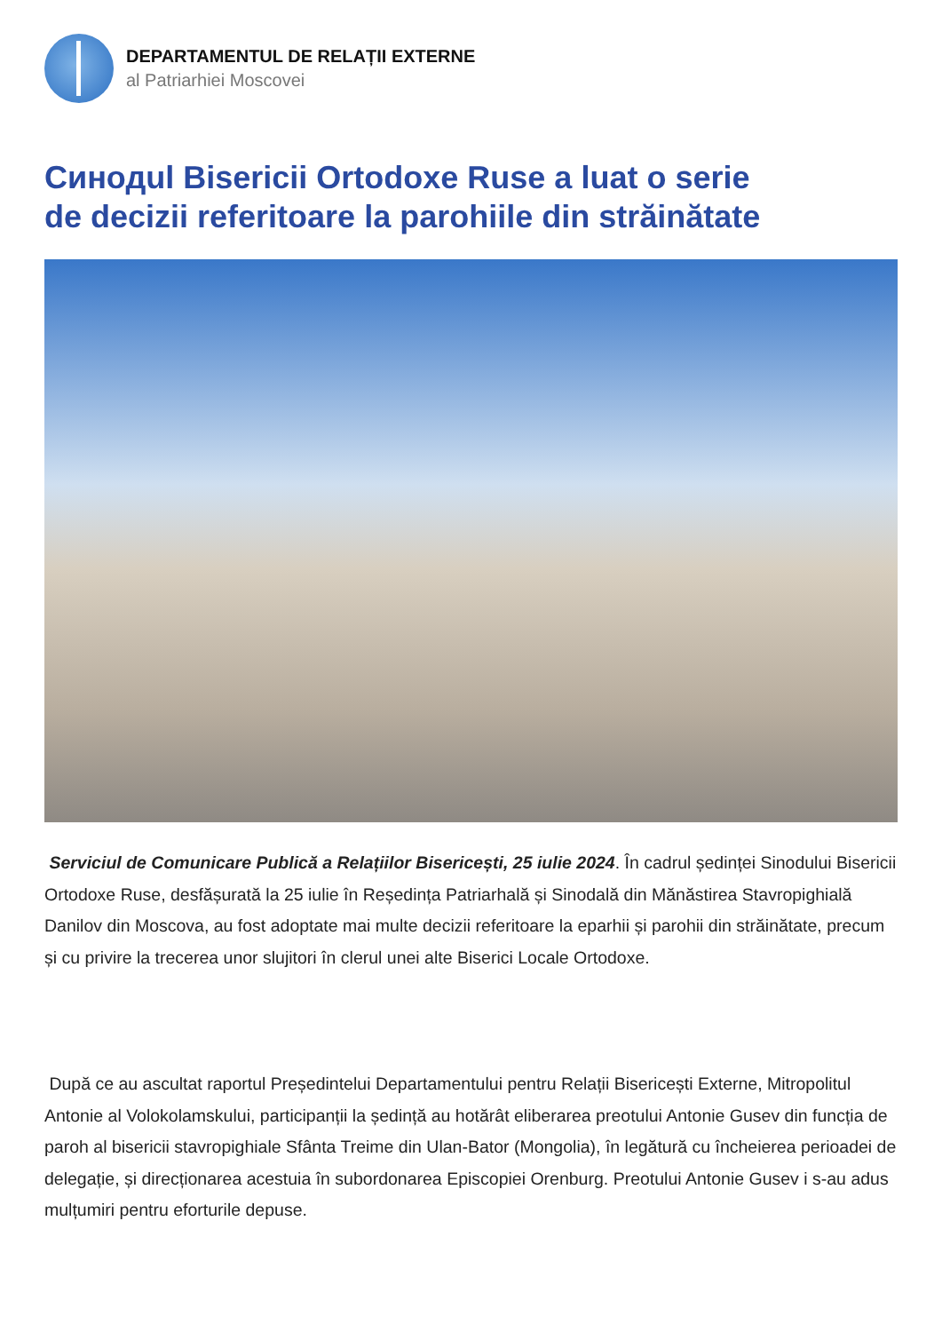DEPARTAMENTUL DE RELAȚII EXTERNE
al Patriarhiei Moscovei
Синодul Bisericii Ortodoxe Ruse a luat o serie
de decizii referitoare la parohiile din străinătate
Serviciul de Comunicare Publică a Relațiilor Bisericești, 25 iulie 2024. În cadrul ședinței Sinodului Bisericii Ortodoxe Ruse, desfășurată la 25 iulie în Reședința Patriarhală și Sinodală din Mănăstirea Stavropighială Danilov din Moscova, au fost adoptate mai multe decizii referitoare la eparhii și parohii din străinătate, precum și cu privire la trecerea unor slujitori în clerul unei alte Biserici Locale Ortodoxe.
După ce au ascultat raportul Președintelui Departamentului pentru Relații Bisericești Externe, Mitropolitul Antonie al Volokolamskului, participanții la ședință au hotărât eliberarea preotului Antonie Gusev din funcția de paroh al bisericii stavropighiale Sfânta Treime din Ulan-Bator (Mongolia), în legătură cu încheierea perioadei de delegație, și direcționarea acestuia în subordonarea Episcopiei Orenburg. Preotului Antonie Gusev i s-au adus mulțumiri pentru eforturile depuse.